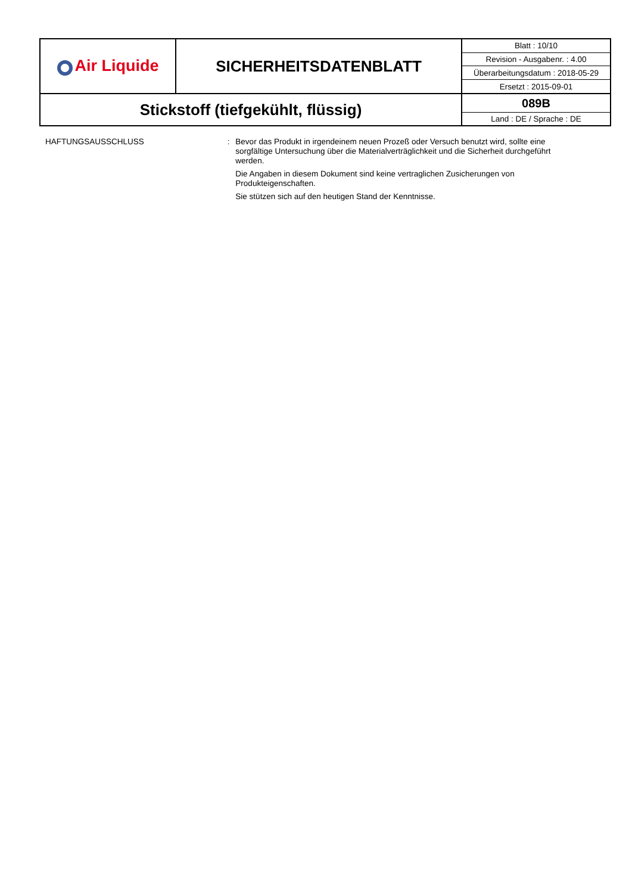| Air Liquide | SICHERHEITSDATENBLATT | Blatt : 10/10 |
| | | Revision - Ausgabenr. : 4.00 |
| | | Überarbeitungsdatum : 2018-05-29 |
| | | Ersetzt : 2015-09-01 |
| Stickstoff (tiefgekühlt, flüssig) | | 089B |
| | | Land : DE / Sprache : DE |
HAFTUNGSAUSSCHLUSS : Bevor das Produkt in irgendeinem neuen Prozeß oder Versuch benutzt wird, sollte eine sorgfältige Untersuchung über die Materialverträglichkeit und die Sicherheit durchgeführt werden.
Die Angaben in diesem Dokument sind keine vertraglichen Zusicherungen von Produkteigenschaften.
Sie stützen sich auf den heutigen Stand der Kenntnisse.